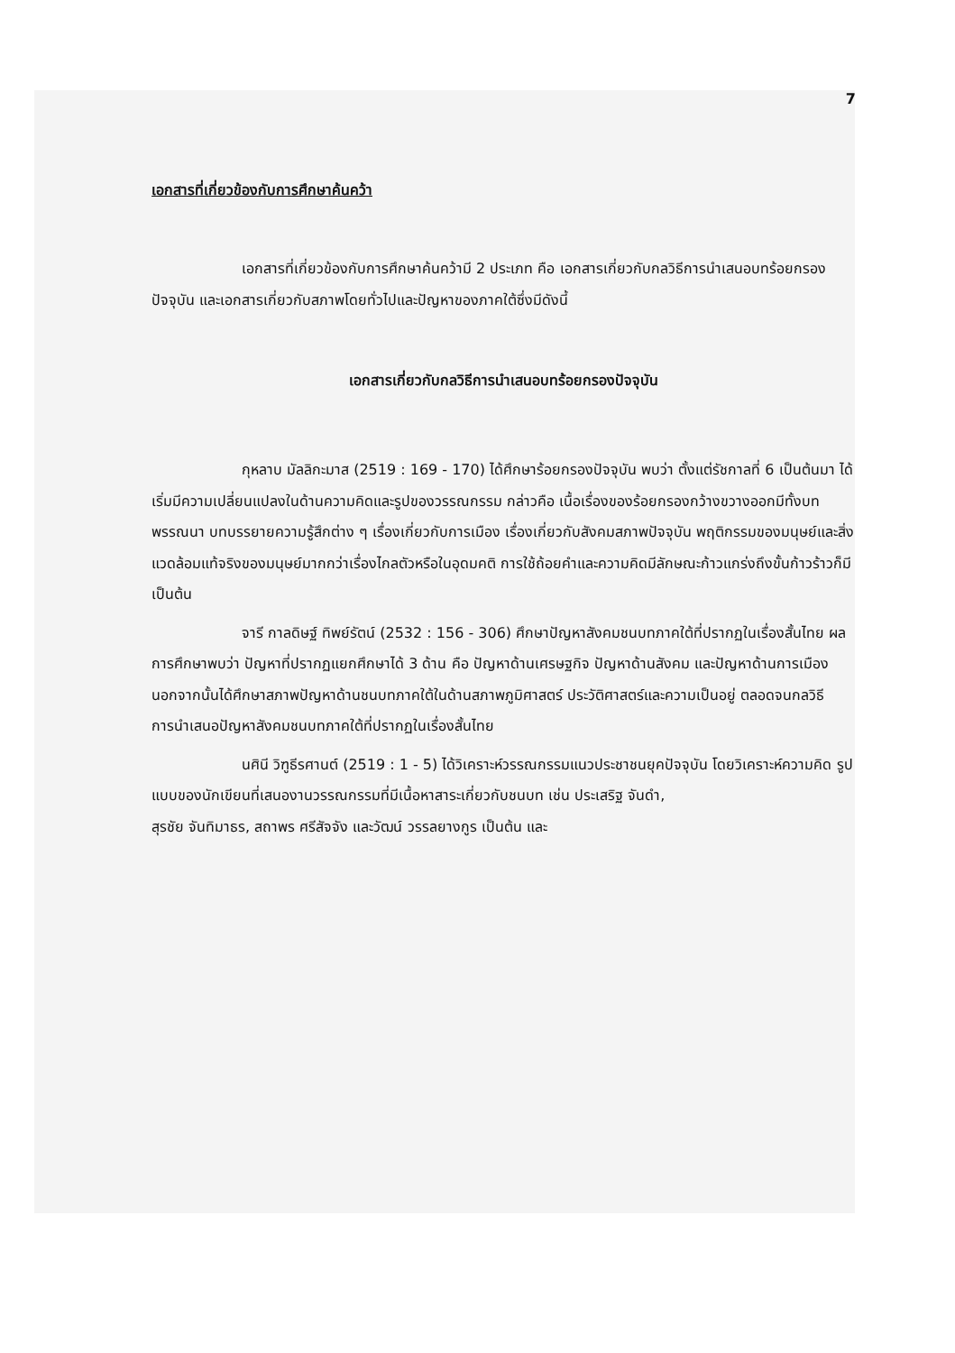7
เอกสารที่เกี่ยวข้องกับการศึกษาค้นคว้า
เอกสารที่เกี่ยวข้องกับการศึกษาค้นคว้ามี 2 ประเภท คือ เอกสารเกี่ยวกับกลวิธีการนำเสนอบทร้อยกรองปัจจุบัน และเอกสารเกี่ยวกับสภาพโดยทั่วไปและปัญหาของภาคใต้ซึ่งมีดังนี้
เอกสารเกี่ยวกับกลวิธีการนำเสนอบทร้อยกรองปัจจุบัน
กุหลาบ มัลลิกะมาส (2519 : 169 - 170) ได้ศึกษาร้อยกรองปัจจุบัน พบว่า ตั้งแต่รัชกาลที่ 6 เป็นต้นมา ได้เริ่มมีความเปลี่ยนแปลงในด้านความคิดและรูปของวรรณกรรม กล่าวคือ เนื้อเรื่องของร้อยกรองกว้างขวางออกมีทั้งบทพรรณนา บทบรรยายความรู้สึกต่าง ๆ เรื่องเกี่ยวกับการเมือง เรื่องเกี่ยวกับสังคมสภาพปัจจุบัน พฤติกรรมของมนุษย์และสิ่งแวดล้อมแท้จริงของมนุษย์มากกว่าเรื่องไกลตัวหรือในอุดมคติ การใช้ถ้อยคำและความคิดมีลักษณะก้าวแกร่งถึงขั้นก้าวร้าวก็มี เป็นต้น
จารี กาลดิษฐ์ ทิพย์รัตน์ (2532 : 156 - 306) ศึกษาปัญหาสังคมชนบทภาคใต้ที่ปรากฏในเรื่องสั้นไทย ผลการศึกษาพบว่า ปัญหาที่ปรากฏแยกศึกษาได้ 3 ด้าน คือ ปัญหาด้านเศรษฐกิจ ปัญหาด้านสังคม และปัญหาด้านการเมือง นอกจากนั้นได้ศึกษาสภาพปัญหาด้านชนบทภาคใต้ในด้านสภาพภูมิศาสตร์ ประวัติศาสตร์และความเป็นอยู่ ตลอดจนกลวิธีการนำเสนอปัญหาสังคมชนบทภาคใต้ที่ปรากฏในเรื่องสั้นไทย
นศินี วิฑูธีรศานต์ (2519 : 1 - 5) ได้วิเคราะห์วรรณกรรมแนวประชาชนยุคปัจจุบัน โดยวิเคราะห์ความคิด รูปแบบของนักเขียนที่เสนองานวรรณกรรมที่มีเนื้อหาสาระเกี่ยวกับชนบท เช่น ประเสริฐ จันดำ,
สุรชัย จันทิมาธร, สถาพร ศรีสัจจัง และวัฒน์ วรรลยางกูร เป็นต้น และ